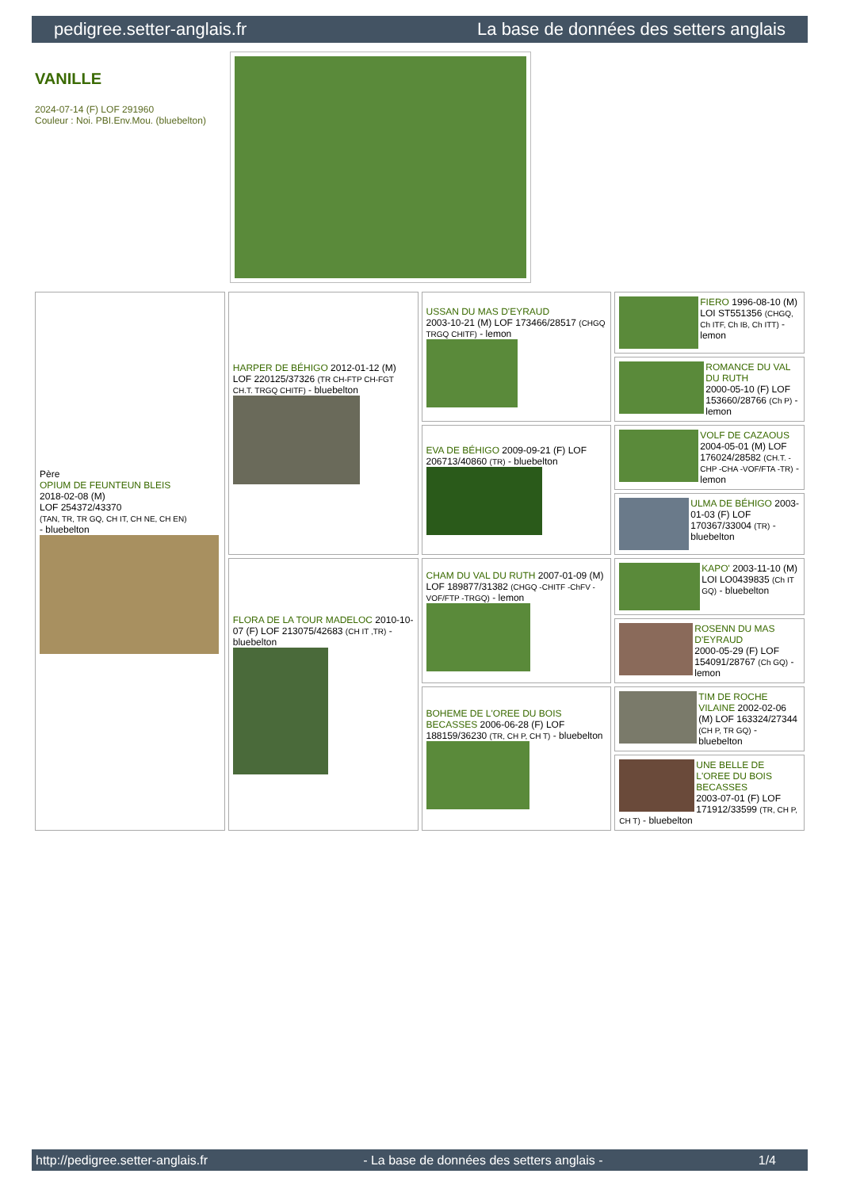pedigree.setter-anglais.fr La base de données des setters anglais
VANILLE
2024-07-14 (F) LOF 291960
Couleur : Noi. PBI.Env.Mou. (bluebelton)
| Père OPIUM DE FEUNTEUN BLEIS 2018-02-08 (M) LOF 254372/43370 (TAN, TR, TR GQ, CH IT, CH NE, CH EN) - bluebelton | HARPER DE BÉHIGO 2012-01-12 (M) LOF 220125/37326 (TR CH-FTP CH-FGT CH.T. TRGQ CHITF) - bluebelton | USSAN DU MAS D'EYRAUD 2003-10-21 (M) LOF 173466/28517 (CHGQ TRGQ CHITF) - lemon | FIERO 1996-08-10 (M) LOI ST551356 (CHGQ, Ch ITF, Ch IB, Ch ITT) - lemon |
| | | | ROMANCE DU VAL DU RUTH 2000-05-10 (F) LOF 153660/28766 (Ch P) - lemon |
| | | EVA DE BÉHIGO 2009-09-21 (F) LOF 206713/40860 (TR) - bluebelton | VOLF DE CAZAOUS 2004-05-01 (M) LOF 176024/28582 (CH.T. -CHP -CHA -VOF/FTA -TR) - lemon |
| | | | ULMA DE BÉHIGO 2003-01-03 (F) LOF 170367/33004 (TR) - bluebelton |
| | FLORA DE LA TOUR MADELOC 2010-10-07 (F) LOF 213075/42683 (CH IT ,TR) - bluebelton | CHAM DU VAL DU RUTH 2007-01-09 (M) LOF 189877/31382 (CHGQ -CHITF -ChFV -VOF/FTP -TRGQ) - lemon | KAPO' 2003-11-10 (M) LOI LO0439835 (Ch IT GQ) - bluebelton |
| | | | ROSENN DU MAS D'EYRAUD 2000-05-29 (F) LOF 154091/28767 (Ch GQ) - lemon |
| | | BOHEME DE L'OREE DU BOIS BECASSES 2006-06-28 (F) LOF 188159/36230 (TR, CH P, CH T) - bluebelton | TIM DE ROCHE VILAINE 2002-02-06 (M) LOF 163324/27344 (CH P, TR GQ) - bluebelton |
| | | | UNE BELLE DE L'OREE DU BOIS BECASSES 2003-07-01 (F) LOF 171912/33599 (TR, CH P, CH T) - bluebelton |
http://pedigree.setter-anglais.fr - La base de données des setters anglais - 1/4